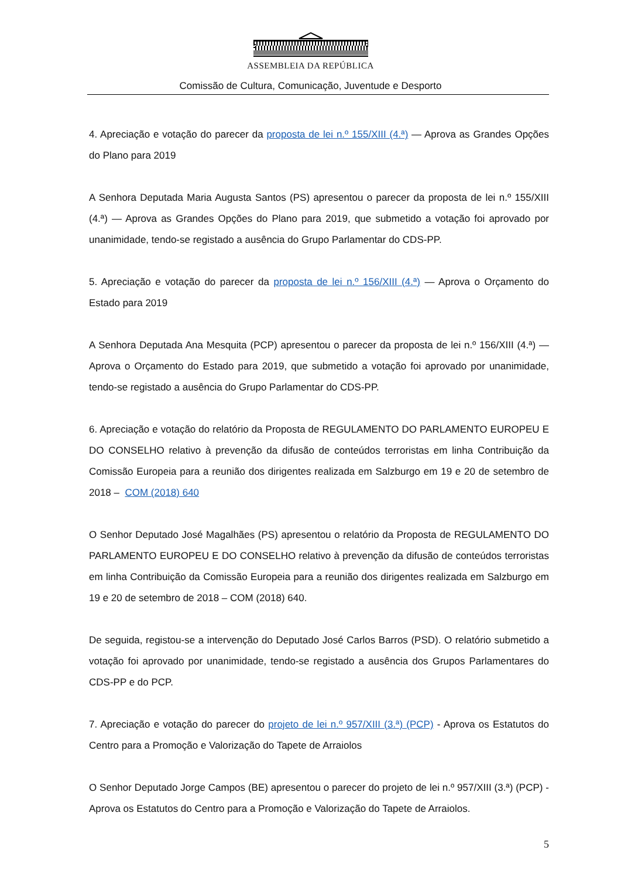ASSEMBLEIA DA REPÚBLICA
Comissão de Cultura, Comunicação, Juventude e Desporto
4. Apreciação e votação do parecer da proposta de lei n.º 155/XIII (4.ª) — Aprova as Grandes Opções do Plano para 2019
A Senhora Deputada Maria Augusta Santos (PS) apresentou o parecer da proposta de lei n.º 155/XIII (4.ª) — Aprova as Grandes Opções do Plano para 2019, que submetido a votação foi aprovado por unanimidade, tendo-se registado a ausência do Grupo Parlamentar do CDS-PP.
5. Apreciação e votação do parecer da proposta de lei n.º 156/XIII (4.ª) — Aprova o Orçamento do Estado para 2019
A Senhora Deputada Ana Mesquita (PCP) apresentou o parecer da proposta de lei n.º 156/XIII (4.ª) — Aprova o Orçamento do Estado para 2019, que submetido a votação foi aprovado por unanimidade, tendo-se registado a ausência do Grupo Parlamentar do CDS-PP.
6. Apreciação e votação do relatório da Proposta de REGULAMENTO DO PARLAMENTO EUROPEU E DO CONSELHO relativo à prevenção da difusão de conteúdos terroristas em linha Contribuição da Comissão Europeia para a reunião dos dirigentes realizada em Salzburgo em 19 e 20 de setembro de 2018 – COM (2018) 640
O Senhor Deputado José Magalhães (PS) apresentou o relatório da Proposta de REGULAMENTO DO PARLAMENTO EUROPEU E DO CONSELHO relativo à prevenção da difusão de conteúdos terroristas em linha Contribuição da Comissão Europeia para a reunião dos dirigentes realizada em Salzburgo em 19 e 20 de setembro de 2018 – COM (2018) 640.
De seguida, registou-se a intervenção do Deputado José Carlos Barros (PSD). O relatório submetido a votação foi aprovado por unanimidade, tendo-se registado a ausência dos Grupos Parlamentares do CDS-PP e do PCP.
7. Apreciação e votação do parecer do projeto de lei n.º 957/XIII (3.ª) (PCP) - Aprova os Estatutos do Centro para a Promoção e Valorização do Tapete de Arraiolos
O Senhor Deputado Jorge Campos (BE) apresentou o parecer do projeto de lei n.º 957/XIII (3.ª) (PCP) - Aprova os Estatutos do Centro para a Promoção e Valorização do Tapete de Arraiolos.
5